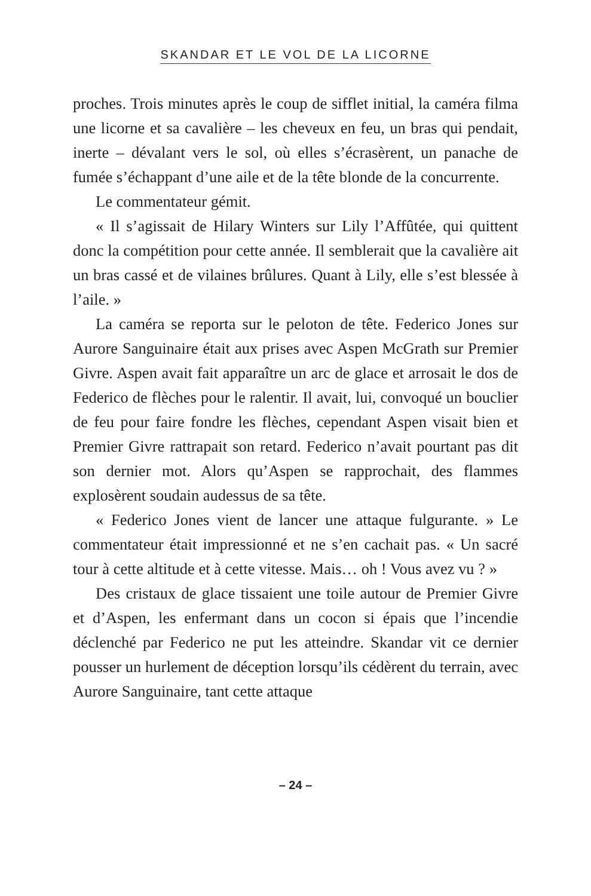SKANDAR ET LE VOL DE LA LICORNE
proches. Trois minutes après le coup de sifflet initial, la caméra filma une licorne et sa cavalière – les cheveux en feu, un bras qui pendait, inerte – dévalant vers le sol, où elles s’écrasèrent, un panache de fumée s’échappant d’une aile et de la tête blonde de la concurrente.
Le commentateur gémit.
« Il s’agissait de Hilary Winters sur Lily l’Affûtée, qui quittent donc la compétition pour cette année. Il semblerait que la cavalière ait un bras cassé et de vilaines brûlures. Quant à Lily, elle s’est blessée à l’aile. »
La caméra se reporta sur le peloton de tête. Federico Jones sur Aurore Sanguinaire était aux prises avec Aspen McGrath sur Premier Givre. Aspen avait fait apparaître un arc de glace et arrosait le dos de Federico de flèches pour le ralentir. Il avait, lui, convoqué un bouclier de feu pour faire fondre les flèches, cependant Aspen visait bien et Premier Givre rattrapait son retard. Federico n’avait pourtant pas dit son dernier mot. Alors qu’Aspen se rapprochait, des flammes explosèrent soudain audessus de sa tête.
« Federico Jones vient de lancer une attaque fulgurante. » Le commentateur était impressionné et ne s’en cachait pas. « Un sacré tour à cette altitude et à cette vitesse. Mais… oh ! Vous avez vu ? »
Des cristaux de glace tissaient une toile autour de Premier Givre et d’Aspen, les enfermant dans un cocon si épais que l’incendie déclenché par Federico ne put les atteindre. Skandar vit ce dernier pousser un hurlement de déception lorsqu’ils cédèrent du terrain, avec Aurore Sanguinaire, tant cette attaque
– 24 –